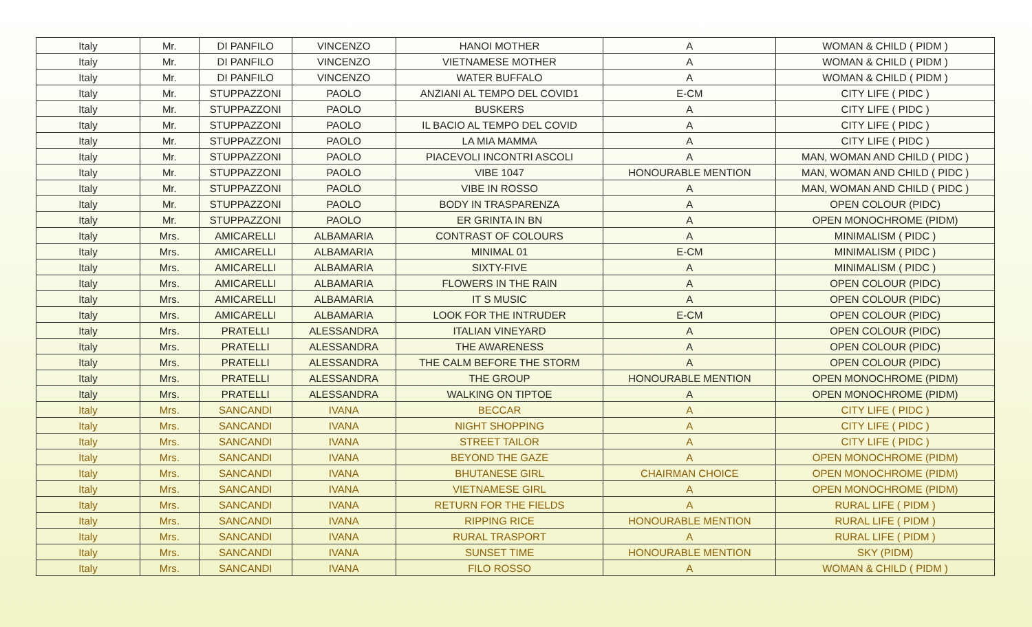| Italy | Mr. | DI PANFILO | VINCENZO | HANOI MOTHER | A | WOMAN & CHILD ( PIDM ) |
| Italy | Mr. | DI PANFILO | VINCENZO | VIETNAMESE MOTHER | A | WOMAN & CHILD ( PIDM ) |
| Italy | Mr. | DI PANFILO | VINCENZO | WATER BUFFALO | A | WOMAN & CHILD ( PIDM ) |
| Italy | Mr. | STUPPAZZONI | PAOLO | ANZIANI AL TEMPO DEL COVID1 | E-CM | CITY LIFE ( PIDC ) |
| Italy | Mr. | STUPPAZZONI | PAOLO | BUSKERS | A | CITY LIFE ( PIDC ) |
| Italy | Mr. | STUPPAZZONI | PAOLO | IL BACIO AL TEMPO DEL COVID | A | CITY LIFE ( PIDC ) |
| Italy | Mr. | STUPPAZZONI | PAOLO | LA MIA MAMMA | A | CITY LIFE ( PIDC ) |
| Italy | Mr. | STUPPAZZONI | PAOLO | PIACEVOLI INCONTRI ASCOLI | A | MAN, WOMAN AND CHILD ( PIDC ) |
| Italy | Mr. | STUPPAZZONI | PAOLO | VIBE 1047 | HONOURABLE MENTION | MAN, WOMAN AND CHILD ( PIDC ) |
| Italy | Mr. | STUPPAZZONI | PAOLO | VIBE IN ROSSO | A | MAN, WOMAN AND CHILD ( PIDC ) |
| Italy | Mr. | STUPPAZZONI | PAOLO | BODY IN TRASPARENZA | A | OPEN COLOUR (PIDC) |
| Italy | Mr. | STUPPAZZONI | PAOLO | ER GRINTA IN BN | A | OPEN MONOCHROME (PIDM) |
| Italy | Mrs. | AMICARELLI | ALBAMARIA | CONTRAST OF COLOURS | A | MINIMALISM ( PIDC ) |
| Italy | Mrs. | AMICARELLI | ALBAMARIA | MINIMAL 01 | E-CM | MINIMALISM ( PIDC ) |
| Italy | Mrs. | AMICARELLI | ALBAMARIA | SIXTY-FIVE | A | MINIMALISM ( PIDC ) |
| Italy | Mrs. | AMICARELLI | ALBAMARIA | FLOWERS IN THE RAIN | A | OPEN COLOUR (PIDC) |
| Italy | Mrs. | AMICARELLI | ALBAMARIA | IT S MUSIC | A | OPEN COLOUR (PIDC) |
| Italy | Mrs. | AMICARELLI | ALBAMARIA | LOOK FOR THE INTRUDER | E-CM | OPEN COLOUR (PIDC) |
| Italy | Mrs. | PRATELLI | ALESSANDRA | ITALIAN VINEYARD | A | OPEN COLOUR (PIDC) |
| Italy | Mrs. | PRATELLI | ALESSANDRA | THE AWARENESS | A | OPEN COLOUR (PIDC) |
| Italy | Mrs. | PRATELLI | ALESSANDRA | THE CALM BEFORE THE STORM | A | OPEN COLOUR (PIDC) |
| Italy | Mrs. | PRATELLI | ALESSANDRA | THE GROUP | HONOURABLE MENTION | OPEN MONOCHROME (PIDM) |
| Italy | Mrs. | PRATELLI | ALESSANDRA | WALKING ON TIPTOE | A | OPEN MONOCHROME (PIDM) |
| Italy | Mrs. | SANCANDI | IVANA | BECCAR | A | CITY LIFE ( PIDC ) |
| Italy | Mrs. | SANCANDI | IVANA | NIGHT SHOPPING | A | CITY LIFE ( PIDC ) |
| Italy | Mrs. | SANCANDI | IVANA | STREET TAILOR | A | CITY LIFE ( PIDC ) |
| Italy | Mrs. | SANCANDI | IVANA | BEYOND THE GAZE | A | OPEN MONOCHROME (PIDM) |
| Italy | Mrs. | SANCANDI | IVANA | BHUTANESE GIRL | CHAIRMAN CHOICE | OPEN MONOCHROME (PIDM) |
| Italy | Mrs. | SANCANDI | IVANA | VIETNAMESE GIRL | A | OPEN MONOCHROME (PIDM) |
| Italy | Mrs. | SANCANDI | IVANA | RETURN FOR THE FIELDS | A | RURAL LIFE ( PIDM ) |
| Italy | Mrs. | SANCANDI | IVANA | RIPPING RICE | HONOURABLE MENTION | RURAL LIFE ( PIDM ) |
| Italy | Mrs. | SANCANDI | IVANA | RURAL TRASPORT | A | RURAL LIFE ( PIDM ) |
| Italy | Mrs. | SANCANDI | IVANA | SUNSET TIME | HONOURABLE MENTION | SKY (PIDM) |
| Italy | Mrs. | SANCANDI | IVANA | FILO ROSSO | A | WOMAN & CHILD ( PIDM ) |